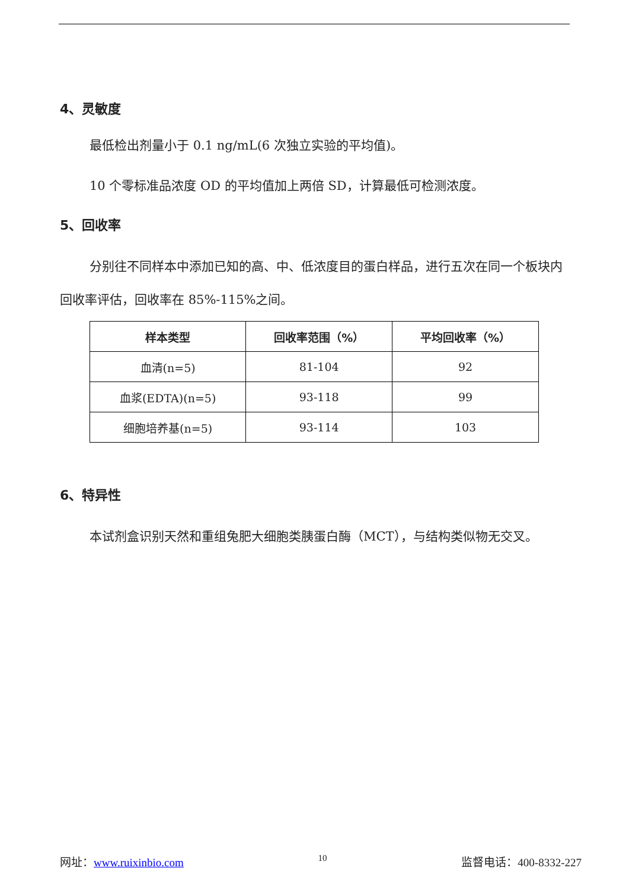4、灵敏度
最低检出剂量小于 0.1 ng/mL(6 次独立实验的平均值)。
10 个零标准品浓度 OD 的平均值加上两倍 SD，计算最低可检测浓度。
5、回收率
分别往不同样本中添加已知的高、中、低浓度目的蛋白样品，进行五次在同一个板块内回收率评估，回收率在 85%-115%之间。
| 样本类型 | 回收率范围（%） | 平均回收率（%） |
| --- | --- | --- |
| 血清(n=5) | 81-104 | 92 |
| 血浆(EDTA)(n=5) | 93-118 | 99 |
| 细胞培养基(n=5) | 93-114 | 103 |
6、特异性
本试剂盒识别天然和重组兔肥大细胞类胰蛋白酶（MCT），与结构类似物无交叉。
网址：www.ruixinbio.com 10 监督电话：400-8332-227